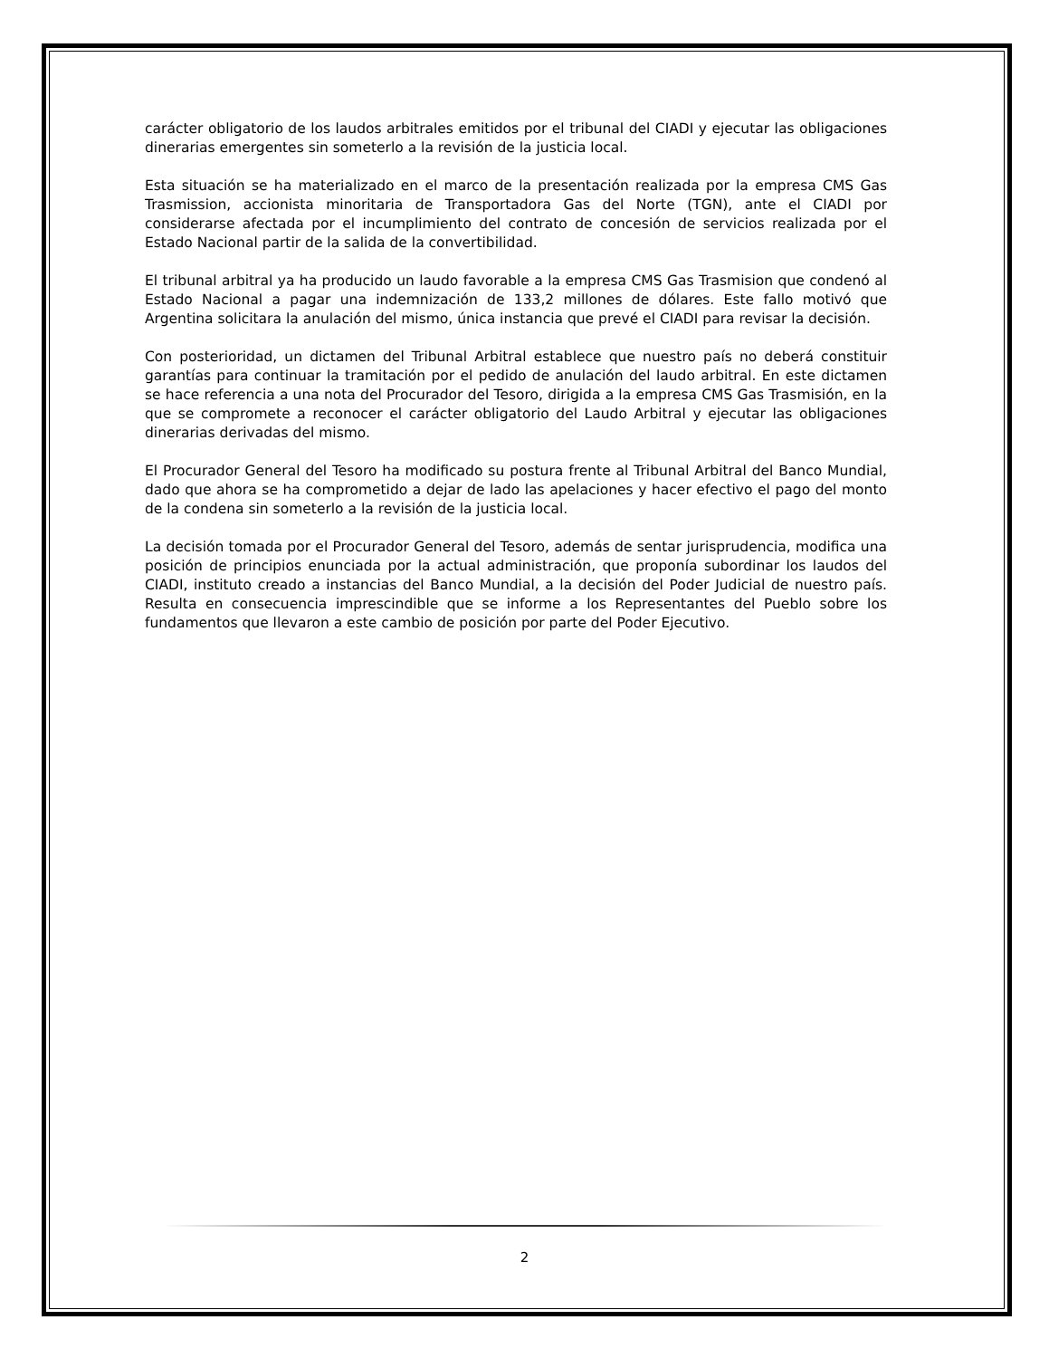carácter obligatorio de los laudos arbitrales emitidos por el tribunal del CIADI y ejecutar las obligaciones dinerarias emergentes sin someterlo a la revisión de la justicia local.
Esta situación se ha materializado en el marco de la presentación realizada por la empresa CMS Gas Trasmission, accionista minoritaria de Transportadora Gas del Norte (TGN), ante el CIADI por considerarse afectada por el incumplimiento del contrato de concesión de servicios realizada por el Estado Nacional partir de la salida de la convertibilidad.
El tribunal arbitral ya ha producido un laudo favorable a la empresa CMS Gas Trasmision que condenó al Estado Nacional a pagar una indemnización de 133,2 millones de dólares. Este fallo motivó que Argentina solicitara la anulación del mismo, única instancia que prevé el CIADI para revisar la decisión.
Con posterioridad, un dictamen del Tribunal Arbitral establece que nuestro país no deberá constituir garantías para continuar la tramitación por el pedido de anulación del laudo arbitral. En este dictamen se hace referencia a una nota del Procurador del Tesoro, dirigida a la empresa CMS Gas Trasmisión, en la que se compromete a reconocer el carácter obligatorio del Laudo Arbitral y ejecutar las obligaciones dinerarias derivadas del mismo.
El Procurador General del Tesoro ha modificado su postura frente al Tribunal Arbitral del Banco Mundial, dado que ahora se ha comprometido a dejar de lado las apelaciones y hacer efectivo el pago del monto de la condena sin someterlo a la revisión de la justicia local.
La decisión tomada por el Procurador General del Tesoro, además de sentar jurisprudencia, modifica una posición de principios enunciada por la actual administración, que proponía subordinar los laudos del CIADI, instituto creado a instancias del Banco Mundial, a la decisión del Poder Judicial de nuestro país. Resulta en consecuencia imprescindible que se informe a los Representantes del Pueblo sobre los fundamentos que llevaron a este cambio de posición por parte del Poder Ejecutivo.
2